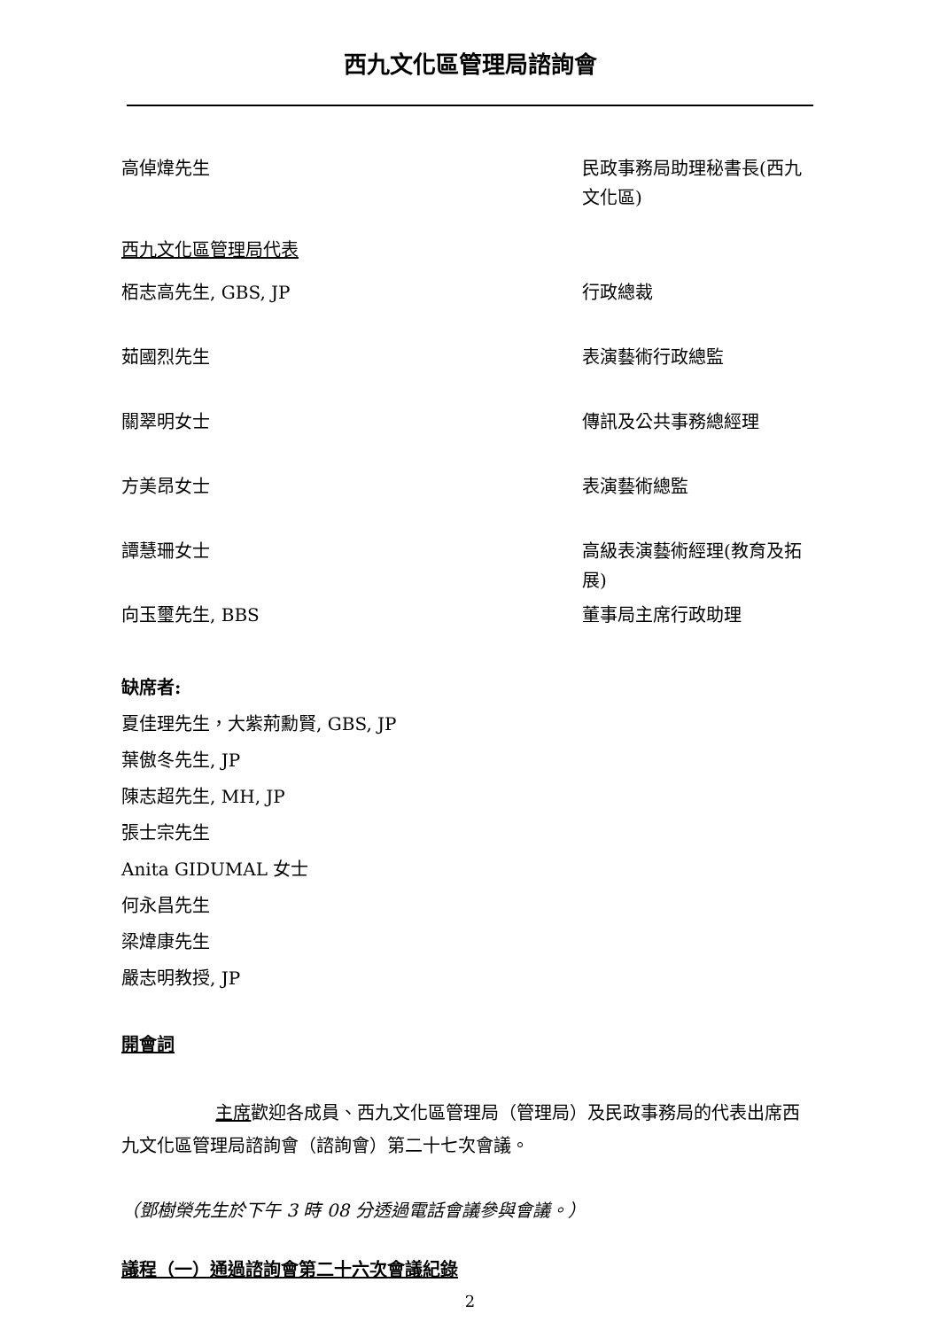西九文化區管理局諮詢會
高倬煒先生
民政事務局助理秘書長(西九文化區)
西九文化區管理局代表
栢志高先生, GBS, JP
行政總裁
茹國烈先生
表演藝術行政總監
關翠明女士
傳訊及公共事務總經理
方美昂女士
表演藝術總監
譚慧珊女士
高級表演藝術經理(教育及拓展)
向玉璽先生, BBS
董事局主席行政助理
缺席者:
夏佳理先生，大紫荊勳賢, GBS, JP
葉傲冬先生, JP
陳志超先生, MH, JP
張士宗先生
Anita GIDUMAL 女士
何永昌先生
梁煒康先生
嚴志明教授, JP
開會詞
主席歡迎各成員、西九文化區管理局（管理局）及民政事務局的代表出席西九文化區管理局諮詢會（諮詢會）第二十七次會議。
（鄧樹榮先生於下午 3 時 08 分透過電話會議參與會議。）
議程（一）通過諮詢會第二十六次會議紀錄
2